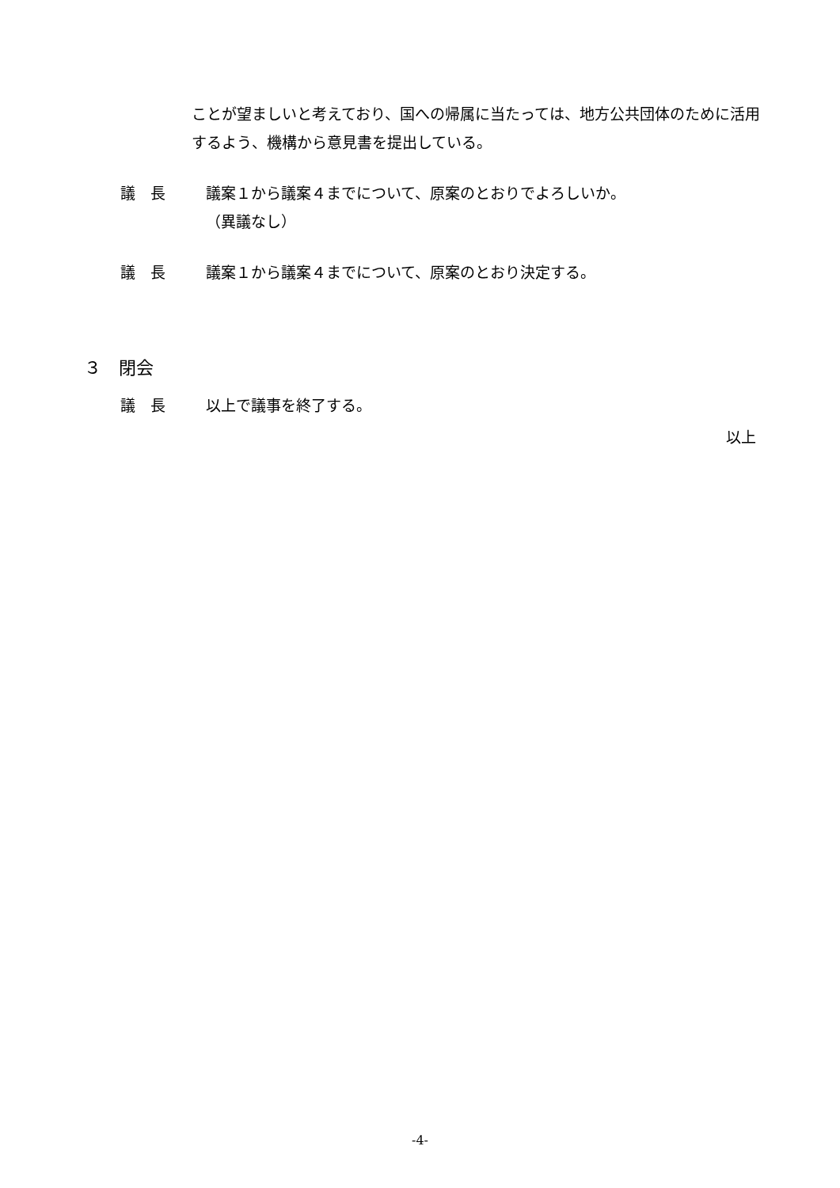ことが望ましいと考えており、国への帰属に当たっては、地方公共団体のために活用するよう、機構から意見書を提出している。
議　長 議案１から議案４までについて、原案のとおりでよろしいか。
（異議なし）
議　長 議案１から議案４までについて、原案のとおり決定する。
３　閉会
議　長 以上で議事を終了する。
以上
-4-